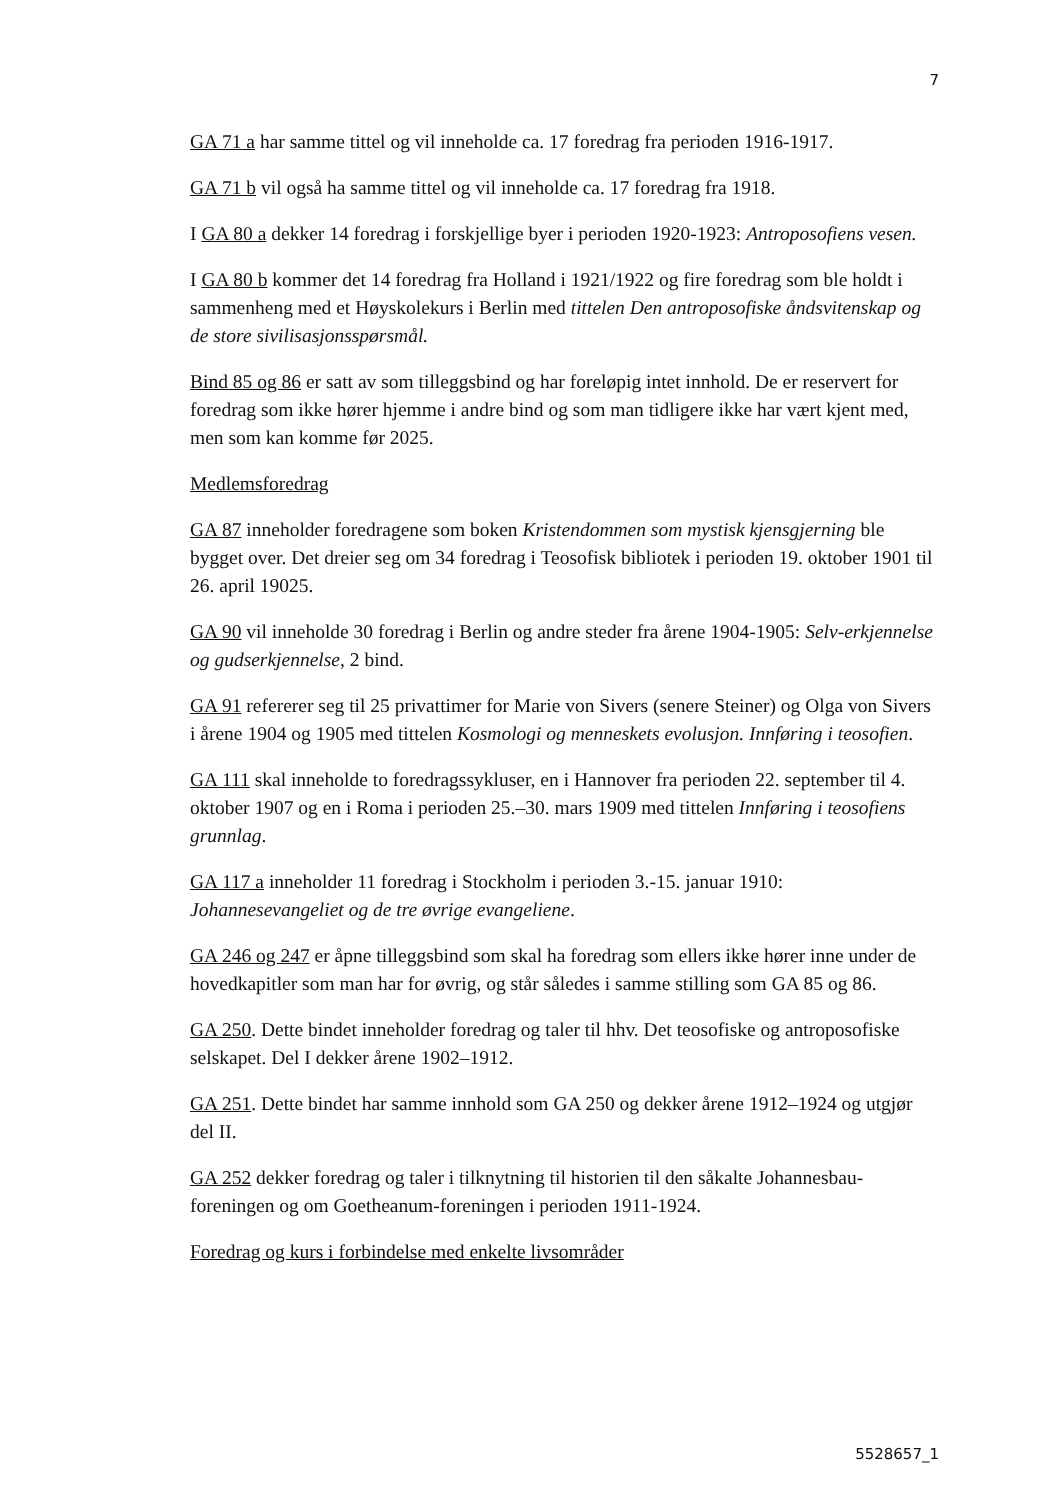7
GA 71 a har samme tittel og vil inneholde ca. 17 foredrag fra perioden 1916-1917.
GA 71 b vil også ha samme tittel og vil inneholde ca. 17 foredrag fra 1918.
I GA 80 a dekker 14 foredrag i forskjellige byer i perioden 1920-1923: Antroposofiens vesen.
I GA 80 b kommer det 14 foredrag fra Holland i 1921/1922 og fire foredrag som ble holdt i sammenheng med et Høyskolekurs i Berlin med tittelen Den antroposofiske åndsvitenskap og de store sivilisasjonsspørsmål.
Bind 85 og 86 er satt av som tilleggsbind og har foreløpig intet innhold. De er reservert for foredrag som ikke hører hjemme i andre bind og som man tidligere ikke har vært kjent med, men som kan komme før 2025.
Medlemsforedrag
GA 87 inneholder foredragene som boken Kristendommen som mystisk kjensgjerning ble bygget over. Det dreier seg om 34 foredrag i Teosofisk bibliotek i perioden 19. oktober 1901 til 26. april 19025.
GA 90 vil inneholde 30 foredrag i Berlin og andre steder fra årene 1904-1905: Selv-erkjennelse og gudserkjennelse, 2 bind.
GA 91 refererer seg til 25 privattimer for Marie von Sivers (senere Steiner) og Olga von Sivers i årene 1904 og 1905 med tittelen Kosmologi og menneskets evolusjon. Innføring i teosofien.
GA 111 skal inneholde to foredragssykluser, en i Hannover fra perioden 22. september til 4. oktober 1907 og en i Roma i perioden 25.–30. mars 1909 med tittelen Innføring i teosofiens grunnlag.
GA 117 a inneholder 11 foredrag i Stockholm i perioden 3.-15. januar 1910: Johannesevangeliet og de tre øvrige evangeliene.
GA 246 og 247 er åpne tilleggsbind som skal ha foredrag som ellers ikke hører inne under de hovedkapitler som man har for øvrig, og står således i samme stilling som GA 85 og 86.
GA 250. Dette bindet inneholder foredrag og taler til hhv. Det teosofiske og antroposofiske selskapet. Del I dekker årene 1902–1912.
GA 251. Dette bindet har samme innhold som GA 250 og dekker årene 1912–1924 og utgjør del II.
GA 252 dekker foredrag og taler i tilknytning til historien til den såkalte Johannesbau-foreningen og om Goetheanum-foreningen i perioden 1911-1924.
Foredrag og kurs i forbindelse med enkelte livsområder
5528657_1